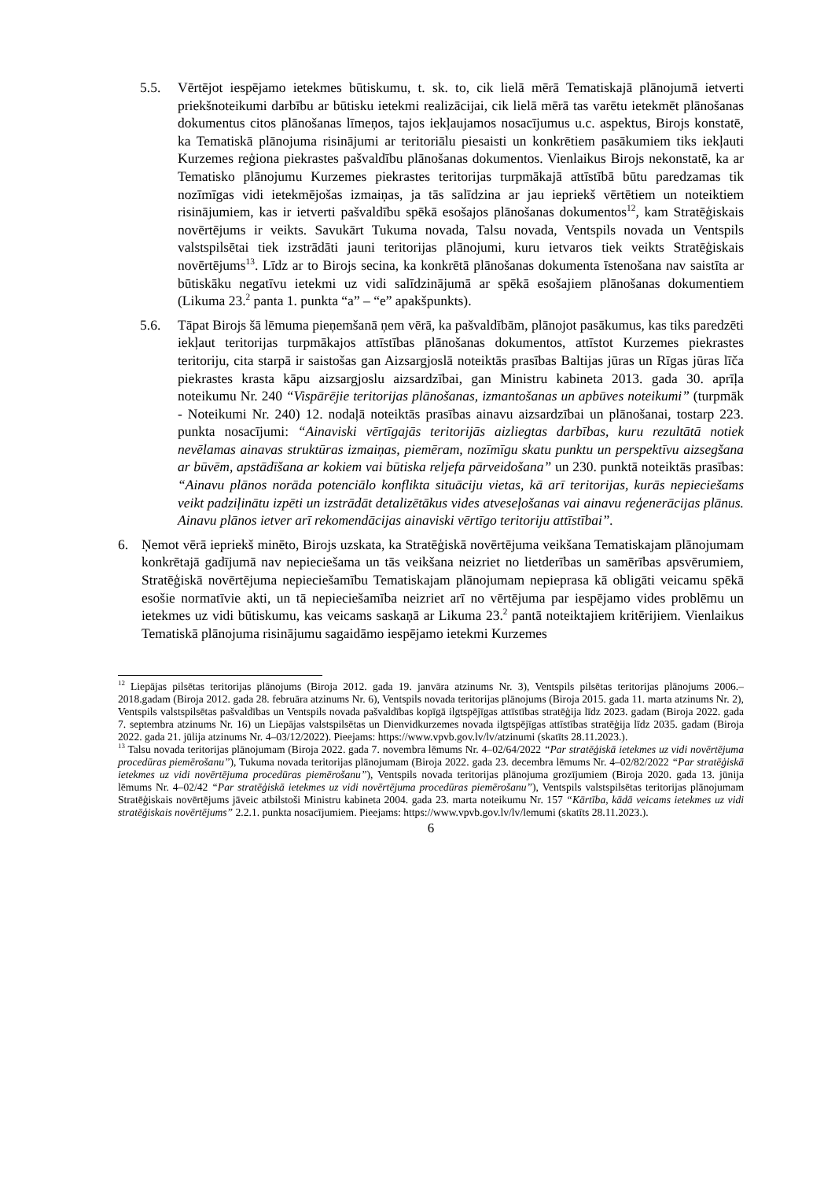5.5. Vērtējot iespējamo ietekmes būtiskumu, t. sk. to, cik lielā mērā Tematiskajā plānojumā ietverti priekšnoteikumi darbību ar būtisku ietekmi realizācijai, cik lielā mērā tas varētu ietekmēt plānošanas dokumentus citos plānošanas līmeņos, tajos iekļaujamos nosacījumus u.c. aspektus, Birojs konstatē, ka Tematiskā plānojuma risinājumi ar teritoriālu piesaisti un konkrētiem pasākumiem tiks iekļauti Kurzemes reģiona piekrastes pašvaldību plānošanas dokumentos. Vienlaikus Birojs nekonstatē, ka ar Tematisko plānojumu Kurzemes piekrastes teritorijas turpmākajā attīstībā būtu paredzamas tik nozīmīgas vidi ietekmējošas izmaiņas, ja tās salīdzina ar jau iepriekš vērtētiem un noteiktiem risinājumiem, kas ir ietverti pašvaldību spēkā esošajos plānošanas dokumentos<sup>12</sup>, kam Stratēģiskais novērtējums ir veikts. Savukārt Tukuma novada, Talsu novada, Ventspils novada un Ventspils valstspilsētai tiek izstrādāti jauni teritorijas plānojumi, kuru ietvaros tiek veikts Stratēģiskais novērtējums<sup>13</sup>. Līdz ar to Birojs secina, ka konkrētā plānošanas dokumenta īstenošana nav saistīta ar būtiskāku negatīvu ietekmi uz vidi salīdzinājumā ar spēkā esošajiem plānošanas dokumentiem (Likuma 23.<sup>2</sup> panta 1. punkta “a” – “e” apakšpunkts).
5.6. Tāpat Birojs šā lēmuma pieņemšanā ņem vērā, ka pašvaldībām, plānojot pasākumus, kas tiks paredzēti iekļaut teritorijas turpmākajos attīstības plānošanas dokumentos, attīstot Kurzemes piekrastes teritoriju, cita starpā ir saistošas gan Aizsargjoslā noteiktās prasības Baltijas jūras un Rīgas jūras līča piekrastes krasta kāpu aizsargjoslu aizsardzībai, gan Ministru kabineta 2013. gada 30. aprīļa noteikumu Nr. 240 “Vispārējie teritorijas plānošanas, izmantošanas un apbūves noteikumi” (turpmāk - Noteikumi Nr. 240) 12. nodaļā noteiktās prasības ainavu aizsardzībai un plānošanai, tostarp 223. punkta nosacījumi: “Ainaviski vērtīgajās teritorijās aizliegtas darbības, kuru rezultātā notiek nevēlamas ainavas struktūras izmaiņas, piemēram, nozīmīgu skatu punktu un perspektīvu aizsegšana ar būvēm, apstādīšana ar kokiem vai būtiska reljefa pārveidošana” un 230. punktā noteiktās prasības: “Ainavu plānos norāda potenciālo konflikta situāciju vietas, kā arī teritorijas, kurās nepieciešams veikt padziļinātu izpēti un izstrādāt detalizētākus vides atveseļošanas vai ainavu reģenerācijas plānus. Ainavu plānos ietver arī rekomendācijas ainaviski vērtīgo teritoriju attīstībai”.
6. Ņemot vērā iepriekš minēto, Birojs uzskata, ka Stratēģiskā novērtējuma veikšana Tematiskajam plānojumam konkrētajā gadījumā nav nepieciešama un tās veikšana neizriet no lietderības un samērības apsvērumiem, Stratēģiskā novērtējuma nepieciešamību Tematiskajam plānojumam nepieprasa kā obligāti veicamu spēkā esošie normatīvie akti, un tā nepieciešamība neizriet arī no vērtējuma par iespējamo vides problēmu un ietekmes uz vidi būtiskumu, kas veicams saskaņā ar Likuma 23.<sup>2</sup> pantā noteiktajiem kritērijiem. Vienlaikus Tematiskā plānojuma risinājumu sagaidāmo iespējamo ietekmi Kurzemes
<sup>12</sup> Liepājas pilsētas teritorijas plānojums (Biroja 2012. gada 19. janvāra atzinums Nr. 3), Ventspils pilsētas teritorijas plānojums 2006.–2018.gadam (Biroja 2012. gada 28. februāra atzinums Nr. 6), Ventspils novada teritorijas plānojums (Biroja 2015. gada 11. marta atzinums Nr. 2), Ventspils valstspilsētas pašvaldības un Ventspils novada pašvaldības kopīgā ilgtspējīgas attīstības stratēģija līdz 2023. gadam (Biroja 2022. gada 7. septembra atzinums Nr. 16) un Liepājas valstspilsētas un Dienvidkurzemes novada ilgtspējīgas attīstības stratēģija līdz 2035. gadam (Biroja 2022. gada 21. jūlija atzinums Nr. 4–03/12/2022). Pieejams: https://www.vpvb.gov.lv/lv/atzinumi (skatīts 28.11.2023.).
<sup>13</sup> Talsu novada teritorijas plānojumam (Biroja 2022. gada 7. novembra lēmums Nr. 4–02/64/2022 “Par stratēģiskā ietekmes uz vidi novērtējuma procedūras piemērošanu”), Tukuma novada teritorijas plānojumam (Biroja 2022. gada 23. decembra lēmums Nr. 4–02/82/2022 “Par stratēģiskā ietekmes uz vidi novērtējuma procedūras piemērošanu”), Ventspils novada teritorijas plānojuma grozījumiem (Biroja 2020. gada 13. jūnija lēmums Nr. 4–02/42 “Par stratēģiskā ietekmes uz vidi novērtējuma procedūras piemērošanu”), Ventspils valstspilsētas teritorijas plānojumam Stratēģiskais novērtējums jāveic atbilstoši Ministru kabineta 2004. gada 23. marta noteikumu Nr. 157 “Kārtība, kādā veicams ietekmes uz vidi stratēģiskais novērtējums” 2.2.1. punkta nosacījumiem. Pieejams: https://www.vpvb.gov.lv/lv/lemumi (skatīts 28.11.2023.).
6